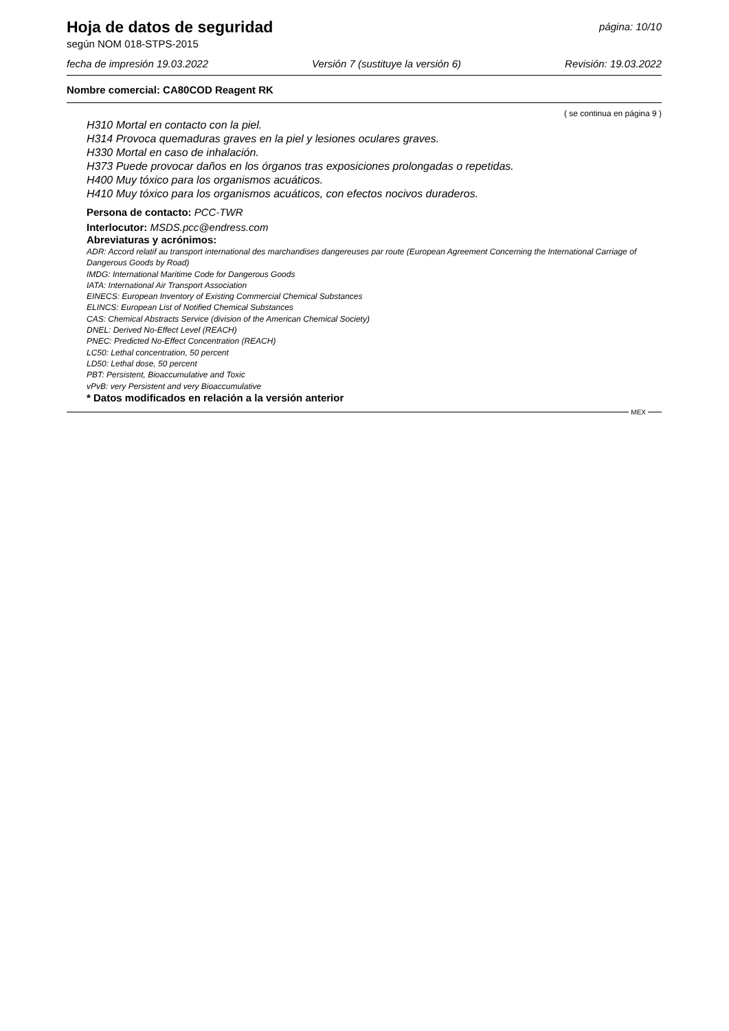Hoja de datos de seguridad
según NOM 018-STPS-2015
página: 10/10
fecha de impresión 19.03.2022 Versión 7 (sustituye la versión 6) Revisión: 19.03.2022
Nombre comercial: CA80COD Reagent RK
( se continua en página 9 )
H310 Mortal en contacto con la piel.
H314 Provoca quemaduras graves en la piel y lesiones oculares graves.
H330 Mortal en caso de inhalación.
H373 Puede provocar daños en los órganos tras exposiciones prolongadas o repetidas.
H400 Muy tóxico para los organismos acuáticos.
H410 Muy tóxico para los organismos acuáticos, con efectos nocivos duraderos.
Persona de contacto: PCC-TWR
Interlocutor: MSDS.pcc@endress.com
Abreviaturas y acrónimos:
ADR: Accord relatif au transport international des marchandises dangereuses par route (European Agreement Concerning the International Carriage of Dangerous Goods by Road)
IMDG: International Maritime Code for Dangerous Goods
IATA: International Air Transport Association
EINECS: European Inventory of Existing Commercial Chemical Substances
ELINCS: European List of Notified Chemical Substances
CAS: Chemical Abstracts Service (division of the American Chemical Society)
DNEL: Derived No-Effect Level (REACH)
PNEC: Predicted No-Effect Concentration (REACH)
LC50: Lethal concentration, 50 percent
LD50: Lethal dose, 50 percent
PBT: Persistent, Bioaccumulative and Toxic
vPvB: very Persistent and very Bioaccumulative
* Datos modificados en relación a la versión anterior
MEX